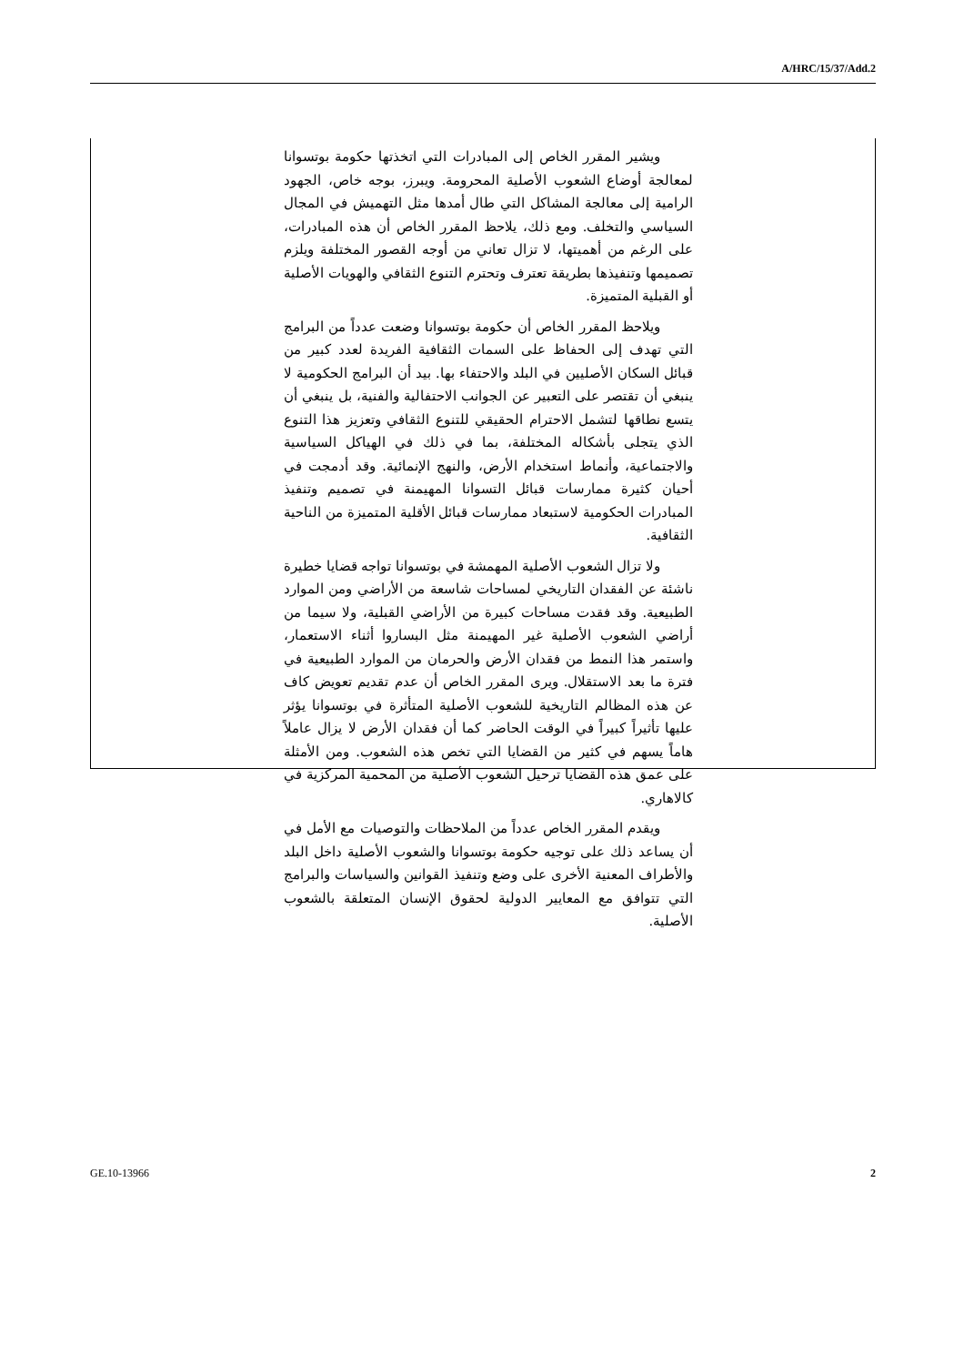A/HRC/15/37/Add.2
ويشير المقرر الخاص إلى المبادرات التي اتخذتها حكومة بوتسوانا لمعالجة أوضاع الشعوب الأصلية المحرومة. ويبرز، بوجه خاص، الجهود الرامية إلى معالجة المشاكل التي طال أمدها مثل التهميش في المجال السياسي والتخلف. ومع ذلك، يلاحظ المقرر الخاص أن هذه المبادرات، على الرغم من أهميتها، لا تزال تعاني من أوجه القصور المختلفة ويلزم تصميمها وتنفيذها بطريقة تعترف وتحترم التنوع الثقافي والهويات الأصلية أو القبلية المتميزة.
ويلاحظ المقرر الخاص أن حكومة بوتسوانا وضعت عدداً من البرامج التي تهدف إلى الحفاظ على السمات الثقافية الفريدة لعدد كبير من قبائل السكان الأصليين في البلد والاحتفاء بها. بيد أن البرامج الحكومية لا ينبغي أن تقتصر على التعبير عن الجوانب الاحتفالية والفنية، بل ينبغي أن يتسع نطاقها لتشمل الاحترام الحقيقي للتنوع الثقافي وتعزيز هذا التنوع الذي يتجلى بأشكاله المختلفة، بما في ذلك في الهياكل السياسية والاجتماعية، وأنماط استخدام الأرض، والنهج الإنمائية. وقد أدمجت في أحيان كثيرة ممارسات قبائل التسوانا المهيمنة في تصميم وتنفيذ المبادرات الحكومية لاستبعاد ممارسات قبائل الأقلية المتميزة من الناحية الثقافية.
ولا تزال الشعوب الأصلية المهمشة في بوتسوانا تواجه قضايا خطيرة ناشئة عن الفقدان التاريخي لمساحات شاسعة من الأراضي ومن الموارد الطبيعية. وقد فقدت مساحات كبيرة من الأراضي القبلية، ولا سيما من أراضي الشعوب الأصلية غير المهيمنة مثل البساروا أثناء الاستعمار، واستمر هذا النمط من فقدان الأرض والحرمان من الموارد الطبيعية في فترة ما بعد الاستقلال. ويرى المقرر الخاص أن عدم تقديم تعويض كاف عن هذه المظالم التاريخية للشعوب الأصلية المتأثرة في بوتسوانا يؤثر عليها تأثيراً كبيراً في الوقت الحاضر كما أن فقدان الأرض لا يزال عاملاً هاماً يسهم في كثير من القضايا التي تخص هذه الشعوب. ومن الأمثلة على عمق هذه القضايا ترحيل الشعوب الأصلية من المحمية المركزية في كالاهاري.
ويقدم المقرر الخاص عدداً من الملاحظات والتوصيات مع الأمل في أن يساعد ذلك على توجيه حكومة بوتسوانا والشعوب الأصلية داخل البلد والأطراف المعنية الأخرى على وضع وتنفيذ القوانين والسياسات والبرامج التي تتوافق مع المعايير الدولية لحقوق الإنسان المتعلقة بالشعوب الأصلية.
GE.10-13966 2